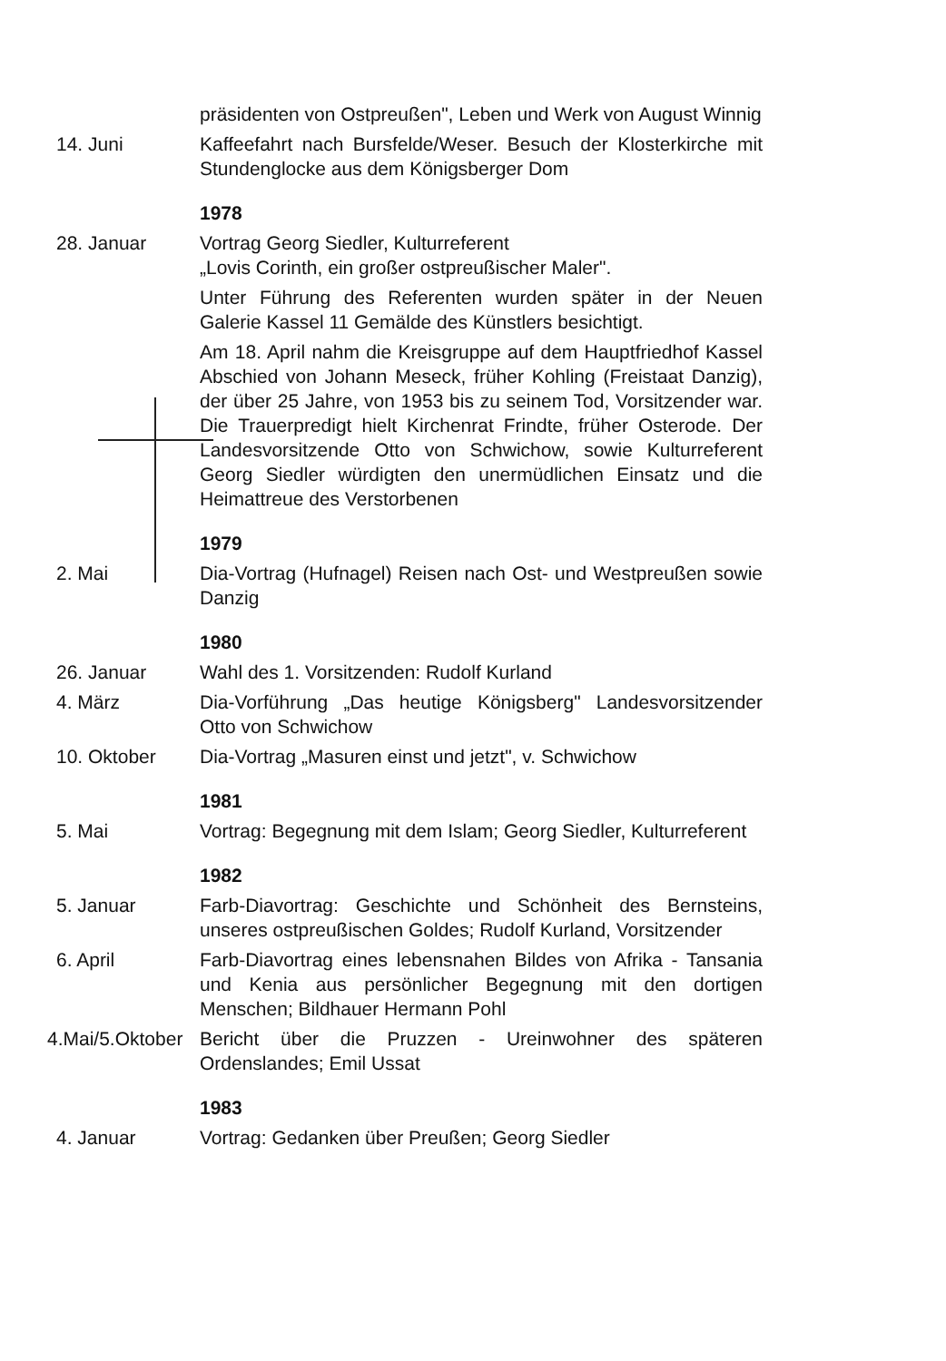präsidenten von Ostpreußen", Leben und Werk von August Winnig
14. Juni Kaffeefahrt nach Bursfelde/Weser. Besuch der Klosterkirche mit Stundenglocke aus dem Königsberger Dom
1978
28. Januar Vortrag Georg Siedler, Kulturreferent
„Lovis Corinth, ein großer ostpreußischer Maler".
Unter Führung des Referenten wurden später in der Neuen Galerie Kassel 11 Gemälde des Künstlers besichtigt.
Am 18. April nahm die Kreisgruppe auf dem Hauptfriedhof Kassel Abschied von Johann Meseck, früher Kohling (Freistaat Danzig), der über 25 Jahre, von 1953 bis zu seinem Tod, Vorsitzender war. Die Trauerpredigt hielt Kirchenrat Frindte, früher Osterode. Der Landesvorsitzende Otto von Schwichow, sowie Kulturreferent Georg Siedler würdigten den unermüdlichen Einsatz und die Heimattreue des Verstorbenen
1979
2. Mai Dia-Vortrag (Hufnagel) Reisen nach Ost- und Westpreußen sowie Danzig
1980
26. Januar Wahl des 1. Vorsitzenden: Rudolf Kurland
4. März Dia-Vorführung „Das heutige Königsberg" Landesvorsitzender Otto von Schwichow
10. Oktober Dia-Vortrag „Masuren einst und jetzt", v. Schwichow
1981
5. Mai Vortrag: Begegnung mit dem Islam; Georg Siedler, Kulturreferent
1982
5. Januar Farb-Diavortrag: Geschichte und Schönheit des Bernsteins, unseres ostpreußischen Goldes; Rudolf Kurland, Vorsitzender
6. April Farb-Diavortrag eines lebensnahen Bildes von Afrika - Tansania und Kenia aus persönlicher Begegnung mit den dortigen Menschen; Bildhauer Hermann Pohl
4.Mai/5.Oktober Bericht über die Pruzzen - Ureinwohner des späteren Ordenslandes; Emil Ussat
1983
4. Januar Vortrag: Gedanken über Preußen; Georg Siedler